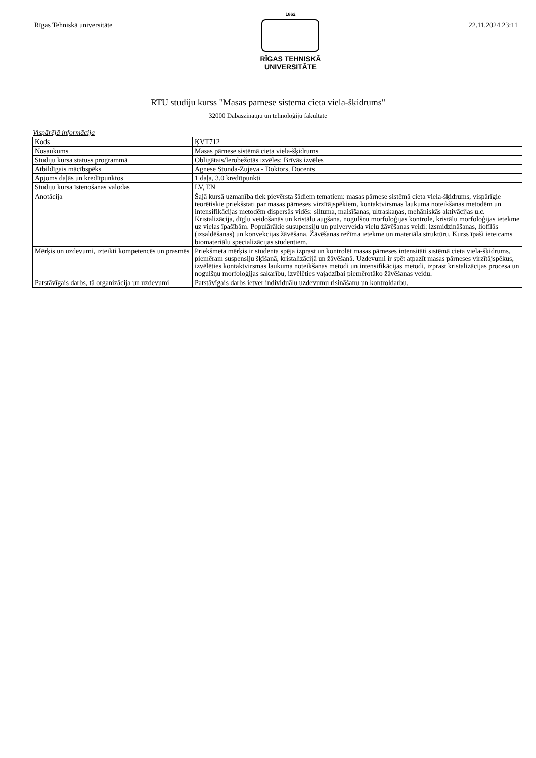Rīgas Tehniskā universitāte
1862
RĪGAS TEHNISKĀ
UNIVERSITĀTE
22.11.2024 23:11
RTU studiju kurss "Masas pārnese sistēmā cieta viela-šķidrums"
32000 Dabaszinātņu un tehnoloģiju fakultāte
Vispārējā informācija
| Kods | ĶVT712 |
| Nosaukums | Masas pārnese sistēmā cieta viela-šķidrums |
| Studiju kursa statuss programmā | Obligātais/Ierobežotās izvēles; Brīvās izvēles |
| Atbildīgais mācībspēks | Agnese Stunda-Zujeva - Doktors, Docents |
| Apjoms daļās un kredītpunktos | 1 daļa, 3.0 kredītpunkti |
| Studiju kursa īstenošanas valodas | LV, EN |
| Anotācija | Šajā kursā uzmanība tiek pievērsta šādiem tematiem: masas pārnese sistēmā cieta viela-šķidrums, vispārīgie teorētiskie priekšstati par masas pārneses virzītājspēkiem, kontaktvirsmas laukuma noteikšanas metodēm un intensifikācijas metodēm dispersās vidēs: siltuma, maisīšanas, ultraskaņas, mehāniskās aktivācijas u.c. Kristalizācija, dīgļu veidošanās un kristālu augšana, nogulšņu morfoloģijas kontrole, kristālu morfoloģijas ietekme uz vielas īpašībām. Populārākie susupensiju un pulverveida vielu žāvēšanas veidi: izsmidzināšanas, liofīlās (izsaldēšanas) un konvekcijas žāvēšana. Žāvēšanas režīma ietekme un materiāla struktūru. Kurss īpaši ieteicams biomateriālu specializācijas studentiem. |
| Mērķis un uzdevumi, izteikti kompetencēs un prasmēs | Priekšmeta mērķis ir studenta spēja izprast un kontrolēt masas pārneses intensitāti sistēmā cieta viela-šķidrums, piemēram suspensiju šķīšanā, kristalizācijā un žāvēšanā. Uzdevumi ir spēt atpazīt masas pārneses virzītājspēkus, izvēlēties kontaktvirsmas laukuma noteikšanas metodi un intensifikācijas metodi, izprast kristalizācijas procesa un nogulšņu morfoloģijas sakarību, izvēlēties vajadzībai piemērotāko žāvēšanas veidu. |
| Patstāvīgais darbs, tā organizācija un uzdevumi | Patstāvīgais darbs ietver individuālu uzdevumu risināšanu un kontroldarbu. |